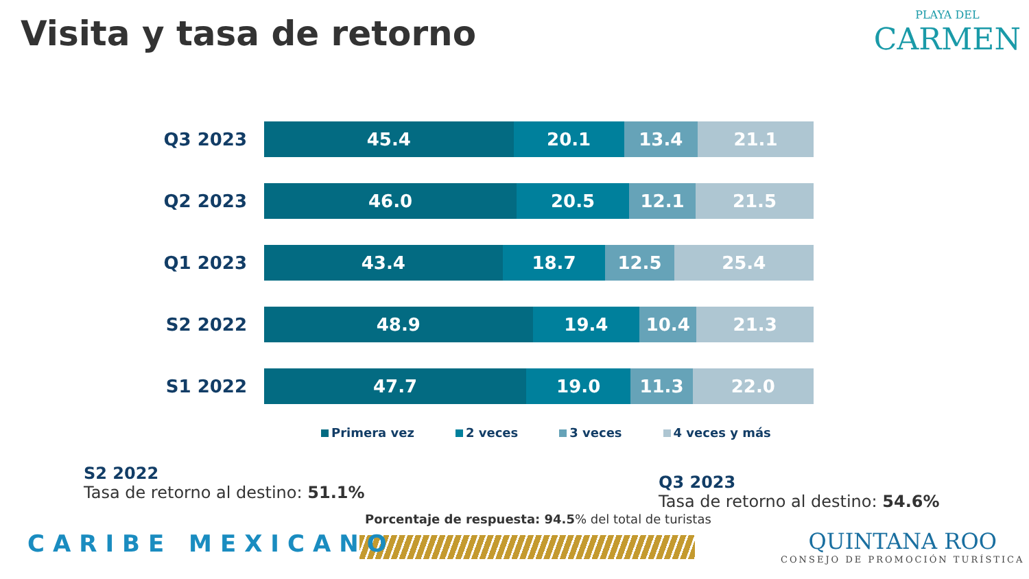Visita y tasa de retorno
PLAYA DEL
CARMEN
Q3 2023
45.4 20.1 13.4 21.1
Q2 2023
46.0 20.5 12.1 21.5
Q1 2023
43.4 18.7 12.5 25.4
S2 2022
48.9 19.4 10.4 21.3
S1 2022
47.7 19.0 11.3 22.0
Primera vez 2 veces 3 veces 4 veces y más
S2 2022
Tasa de retorno al destino: 51.1%
Q3 2023
Tasa de retorno al destino: 54.6%
Porcentaje de respuesta: 94.5% del total de turistas
CARIBE MEXICANO
QUINTANA ROO
CONSEJO DE PROMOCIÓN TURÍSTICA